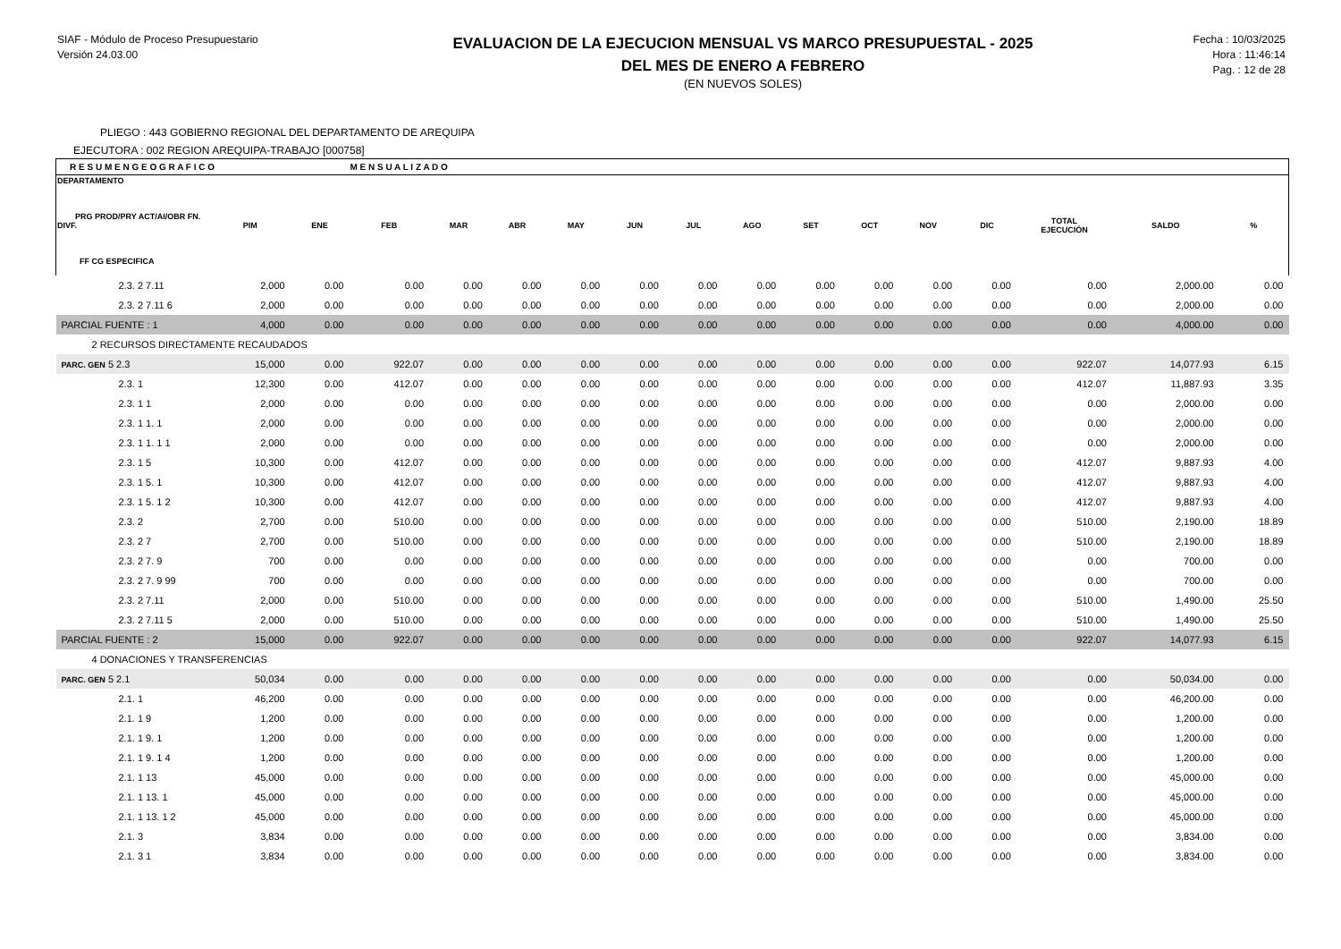SIAF - Módulo de Proceso Presupuestario
Versión 24.03.00
EVALUACION DE LA EJECUCION MENSUAL VS MARCO PRESUPUESTAL - 2025
DEL MES DE ENERO A FEBRERO
(EN NUEVOS SOLES)
Fecha : 10/03/2025
Hora : 11:46:14
Pag. : 12 de 28
PLIEGO : 443 GOBIERNO REGIONAL DEL DEPARTAMENTO DE AREQUIPA
EJECUTORA : 002 REGION AREQUIPA-TRABAJO [000758]
| R E S U M E N G E O G R A F I C O | | | M E N S U A L I Z A D O | | | | | | | | | | | | | |
| --- | --- | --- | --- | --- | --- | --- | --- | --- | --- | --- | --- | --- | --- | --- | --- | --- |
| DEPARTAMENTO PRG PROD/PRY ACT/AI/OBR FN. DIVF. FF CG ESPECIFICA | PIM | ENE | FEB | MAR | ABR | MAY | JUN | JUL | AGO | SET | OCT | NOV | DIC | TOTAL EJECUCIÓN | SALDO | % |
| 2.3. 2 7.11 | 2,000 | 0.00 | 0.00 | 0.00 | 0.00 | 0.00 | 0.00 | 0.00 | 0.00 | 0.00 | 0.00 | 0.00 | 0.00 | 0.00 | 2,000.00 | 0.00 |
| 2.3. 2 7.11 6 | 2,000 | 0.00 | 0.00 | 0.00 | 0.00 | 0.00 | 0.00 | 0.00 | 0.00 | 0.00 | 0.00 | 0.00 | 0.00 | 0.00 | 2,000.00 | 0.00 |
| PARCIAL FUENTE : 1 | 4,000 | 0.00 | 0.00 | 0.00 | 0.00 | 0.00 | 0.00 | 0.00 | 0.00 | 0.00 | 0.00 | 0.00 | 0.00 | 0.00 | 4,000.00 | 0.00 |
| 2 RECURSOS DIRECTAMENTE RECAUDADOS | | | | | | | | | | | | | | | | |
| PARC. GEN 5 2.3 | 15,000 | 0.00 | 922.07 | 0.00 | 0.00 | 0.00 | 0.00 | 0.00 | 0.00 | 0.00 | 0.00 | 0.00 | 0.00 | 922.07 | 14,077.93 | 6.15 |
| 2.3. 1 | 12,300 | 0.00 | 412.07 | 0.00 | 0.00 | 0.00 | 0.00 | 0.00 | 0.00 | 0.00 | 0.00 | 0.00 | 0.00 | 412.07 | 11,887.93 | 3.35 |
| 2.3. 1 1 | 2,000 | 0.00 | 0.00 | 0.00 | 0.00 | 0.00 | 0.00 | 0.00 | 0.00 | 0.00 | 0.00 | 0.00 | 0.00 | 0.00 | 2,000.00 | 0.00 |
| 2.3. 1 1. 1 | 2,000 | 0.00 | 0.00 | 0.00 | 0.00 | 0.00 | 0.00 | 0.00 | 0.00 | 0.00 | 0.00 | 0.00 | 0.00 | 0.00 | 2,000.00 | 0.00 |
| 2.3. 1 1. 1 1 | 2,000 | 0.00 | 0.00 | 0.00 | 0.00 | 0.00 | 0.00 | 0.00 | 0.00 | 0.00 | 0.00 | 0.00 | 0.00 | 0.00 | 2,000.00 | 0.00 |
| 2.3. 1 5 | 10,300 | 0.00 | 412.07 | 0.00 | 0.00 | 0.00 | 0.00 | 0.00 | 0.00 | 0.00 | 0.00 | 0.00 | 0.00 | 412.07 | 9,887.93 | 4.00 |
| 2.3. 1 5. 1 | 10,300 | 0.00 | 412.07 | 0.00 | 0.00 | 0.00 | 0.00 | 0.00 | 0.00 | 0.00 | 0.00 | 0.00 | 0.00 | 412.07 | 9,887.93 | 4.00 |
| 2.3. 1 5. 1 2 | 10,300 | 0.00 | 412.07 | 0.00 | 0.00 | 0.00 | 0.00 | 0.00 | 0.00 | 0.00 | 0.00 | 0.00 | 0.00 | 412.07 | 9,887.93 | 4.00 |
| 2.3. 2 | 2,700 | 0.00 | 510.00 | 0.00 | 0.00 | 0.00 | 0.00 | 0.00 | 0.00 | 0.00 | 0.00 | 0.00 | 0.00 | 510.00 | 2,190.00 | 18.89 |
| 2.3. 2 7 | 2,700 | 0.00 | 510.00 | 0.00 | 0.00 | 0.00 | 0.00 | 0.00 | 0.00 | 0.00 | 0.00 | 0.00 | 0.00 | 510.00 | 2,190.00 | 18.89 |
| 2.3. 2 7. 9 | 700 | 0.00 | 0.00 | 0.00 | 0.00 | 0.00 | 0.00 | 0.00 | 0.00 | 0.00 | 0.00 | 0.00 | 0.00 | 0.00 | 700.00 | 0.00 |
| 2.3. 2 7. 9 99 | 700 | 0.00 | 0.00 | 0.00 | 0.00 | 0.00 | 0.00 | 0.00 | 0.00 | 0.00 | 0.00 | 0.00 | 0.00 | 0.00 | 700.00 | 0.00 |
| 2.3. 2 7.11 | 2,000 | 0.00 | 510.00 | 0.00 | 0.00 | 0.00 | 0.00 | 0.00 | 0.00 | 0.00 | 0.00 | 0.00 | 0.00 | 510.00 | 1,490.00 | 25.50 |
| 2.3. 2 7.11 5 | 2,000 | 0.00 | 510.00 | 0.00 | 0.00 | 0.00 | 0.00 | 0.00 | 0.00 | 0.00 | 0.00 | 0.00 | 0.00 | 510.00 | 1,490.00 | 25.50 |
| PARCIAL FUENTE : 2 | 15,000 | 0.00 | 922.07 | 0.00 | 0.00 | 0.00 | 0.00 | 0.00 | 0.00 | 0.00 | 0.00 | 0.00 | 0.00 | 922.07 | 14,077.93 | 6.15 |
| 4 DONACIONES Y TRANSFERENCIAS | | | | | | | | | | | | | | | | |
| PARC. GEN 5 2.1 | 50,034 | 0.00 | 0.00 | 0.00 | 0.00 | 0.00 | 0.00 | 0.00 | 0.00 | 0.00 | 0.00 | 0.00 | 0.00 | 0.00 | 50,034.00 | 0.00 |
| 2.1. 1 | 46,200 | 0.00 | 0.00 | 0.00 | 0.00 | 0.00 | 0.00 | 0.00 | 0.00 | 0.00 | 0.00 | 0.00 | 0.00 | 0.00 | 46,200.00 | 0.00 |
| 2.1. 1 9 | 1,200 | 0.00 | 0.00 | 0.00 | 0.00 | 0.00 | 0.00 | 0.00 | 0.00 | 0.00 | 0.00 | 0.00 | 0.00 | 0.00 | 1,200.00 | 0.00 |
| 2.1. 1 9. 1 | 1,200 | 0.00 | 0.00 | 0.00 | 0.00 | 0.00 | 0.00 | 0.00 | 0.00 | 0.00 | 0.00 | 0.00 | 0.00 | 0.00 | 1,200.00 | 0.00 |
| 2.1. 1 9. 1 4 | 1,200 | 0.00 | 0.00 | 0.00 | 0.00 | 0.00 | 0.00 | 0.00 | 0.00 | 0.00 | 0.00 | 0.00 | 0.00 | 0.00 | 1,200.00 | 0.00 |
| 2.1. 1 13 | 45,000 | 0.00 | 0.00 | 0.00 | 0.00 | 0.00 | 0.00 | 0.00 | 0.00 | 0.00 | 0.00 | 0.00 | 0.00 | 0.00 | 45,000.00 | 0.00 |
| 2.1. 1 13. 1 | 45,000 | 0.00 | 0.00 | 0.00 | 0.00 | 0.00 | 0.00 | 0.00 | 0.00 | 0.00 | 0.00 | 0.00 | 0.00 | 0.00 | 45,000.00 | 0.00 |
| 2.1. 1 13. 1 2 | 45,000 | 0.00 | 0.00 | 0.00 | 0.00 | 0.00 | 0.00 | 0.00 | 0.00 | 0.00 | 0.00 | 0.00 | 0.00 | 0.00 | 45,000.00 | 0.00 |
| 2.1. 3 | 3,834 | 0.00 | 0.00 | 0.00 | 0.00 | 0.00 | 0.00 | 0.00 | 0.00 | 0.00 | 0.00 | 0.00 | 0.00 | 0.00 | 3,834.00 | 0.00 |
| 2.1. 3 1 | 3,834 | 0.00 | 0.00 | 0.00 | 0.00 | 0.00 | 0.00 | 0.00 | 0.00 | 0.00 | 0.00 | 0.00 | 0.00 | 0.00 | 3,834.00 | 0.00 |